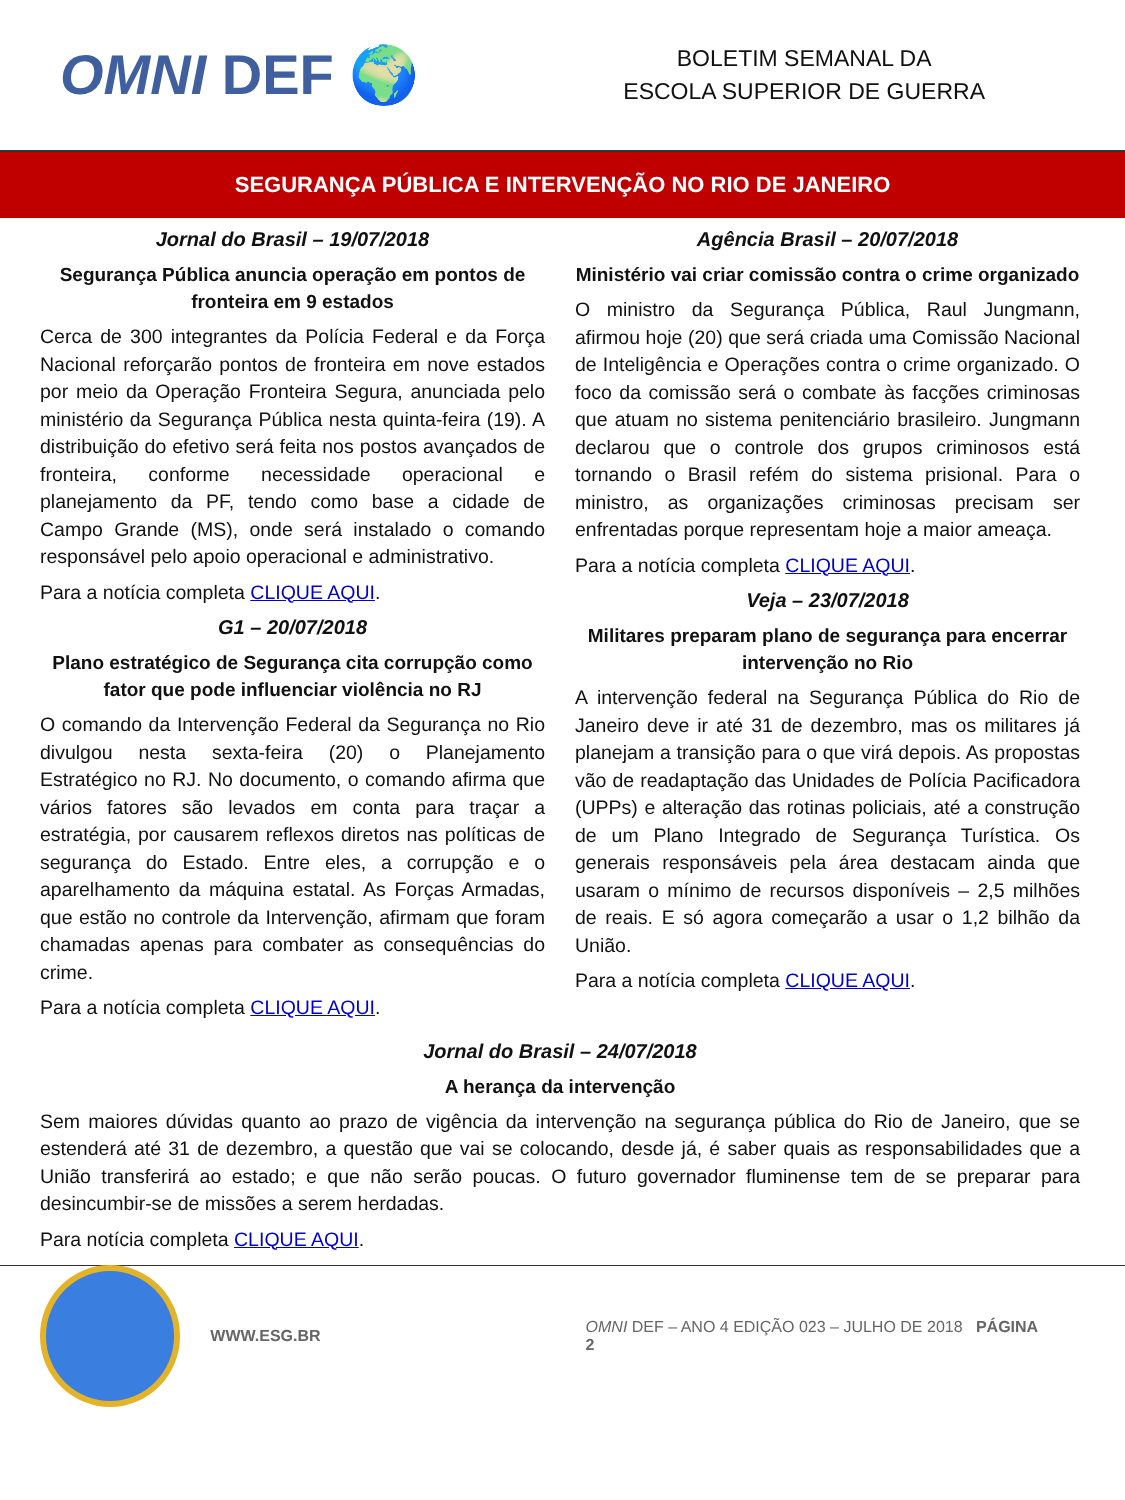OMNI DEF 🌍
BOLETIM SEMANAL DA
ESCOLA SUPERIOR DE GUERRA
SEGURANÇA PÚBLICA E INTERVENÇÃO NO RIO DE JANEIRO
Jornal do Brasil – 19/07/2018
Segurança Pública anuncia operação em pontos de fronteira em 9 estados
Cerca de 300 integrantes da Polícia Federal e da Força Nacional reforçarão pontos de fronteira em nove estados por meio da Operação Fronteira Segura, anunciada pelo ministério da Segurança Pública nesta quinta-feira (19). A distribuição do efetivo será feita nos postos avançados de fronteira, conforme necessidade operacional e planejamento da PF, tendo como base a cidade de Campo Grande (MS), onde será instalado o comando responsável pelo apoio operacional e administrativo.
Para a notícia completa CLIQUE AQUI.
G1 – 20/07/2018
Plano estratégico de Segurança cita corrupção como fator que pode influenciar violência no RJ
O comando da Intervenção Federal da Segurança no Rio divulgou nesta sexta-feira (20) o Planejamento Estratégico no RJ. No documento, o comando afirma que vários fatores são levados em conta para traçar a estratégia, por causarem reflexos diretos nas políticas de segurança do Estado. Entre eles, a corrupção e o aparelhamento da máquina estatal. As Forças Armadas, que estão no controle da Intervenção, afirmam que foram chamadas apenas para combater as consequências do crime.
Para a notícia completa CLIQUE AQUI.
Agência Brasil – 20/07/2018
Ministério vai criar comissão contra o crime organizado
O ministro da Segurança Pública, Raul Jungmann, afirmou hoje (20) que será criada uma Comissão Nacional de Inteligência e Operações contra o crime organizado. O foco da comissão será o combate às facções criminosas que atuam no sistema penitenciário brasileiro. Jungmann declarou que o controle dos grupos criminosos está tornando o Brasil refém do sistema prisional. Para o ministro, as organizações criminosas precisam ser enfrentadas porque representam hoje a maior ameaça.
Para a notícia completa CLIQUE AQUI.
Veja – 23/07/2018
Militares preparam plano de segurança para encerrar intervenção no Rio
A intervenção federal na Segurança Pública do Rio de Janeiro deve ir até 31 de dezembro, mas os militares já planejam a transição para o que virá depois. As propostas vão de readaptação das Unidades de Polícia Pacificadora (UPPs) e alteração das rotinas policiais, até a construção de um Plano Integrado de Segurança Turística. Os generais responsáveis pela área destacam ainda que usaram o mínimo de recursos disponíveis – 2,5 milhões de reais. E só agora começarão a usar o 1,2 bilhão da União.
Para a notícia completa CLIQUE AQUI.
Jornal do Brasil – 24/07/2018
A herança da intervenção
Sem maiores dúvidas quanto ao prazo de vigência da intervenção na segurança pública do Rio de Janeiro, que se estenderá até 31 de dezembro, a questão que vai se colocando, desde já, é saber quais as responsabilidades que a União transferirá ao estado; e que não serão poucas. O futuro governador fluminense tem de se preparar para desincumbir-se de missões a serem herdadas.
Para notícia completa CLIQUE AQUI.
WWW.ESG.BR OMNI DEF – ANO 4 EDIÇÃO 023 – JULHO DE 2018 PÁGINA 2